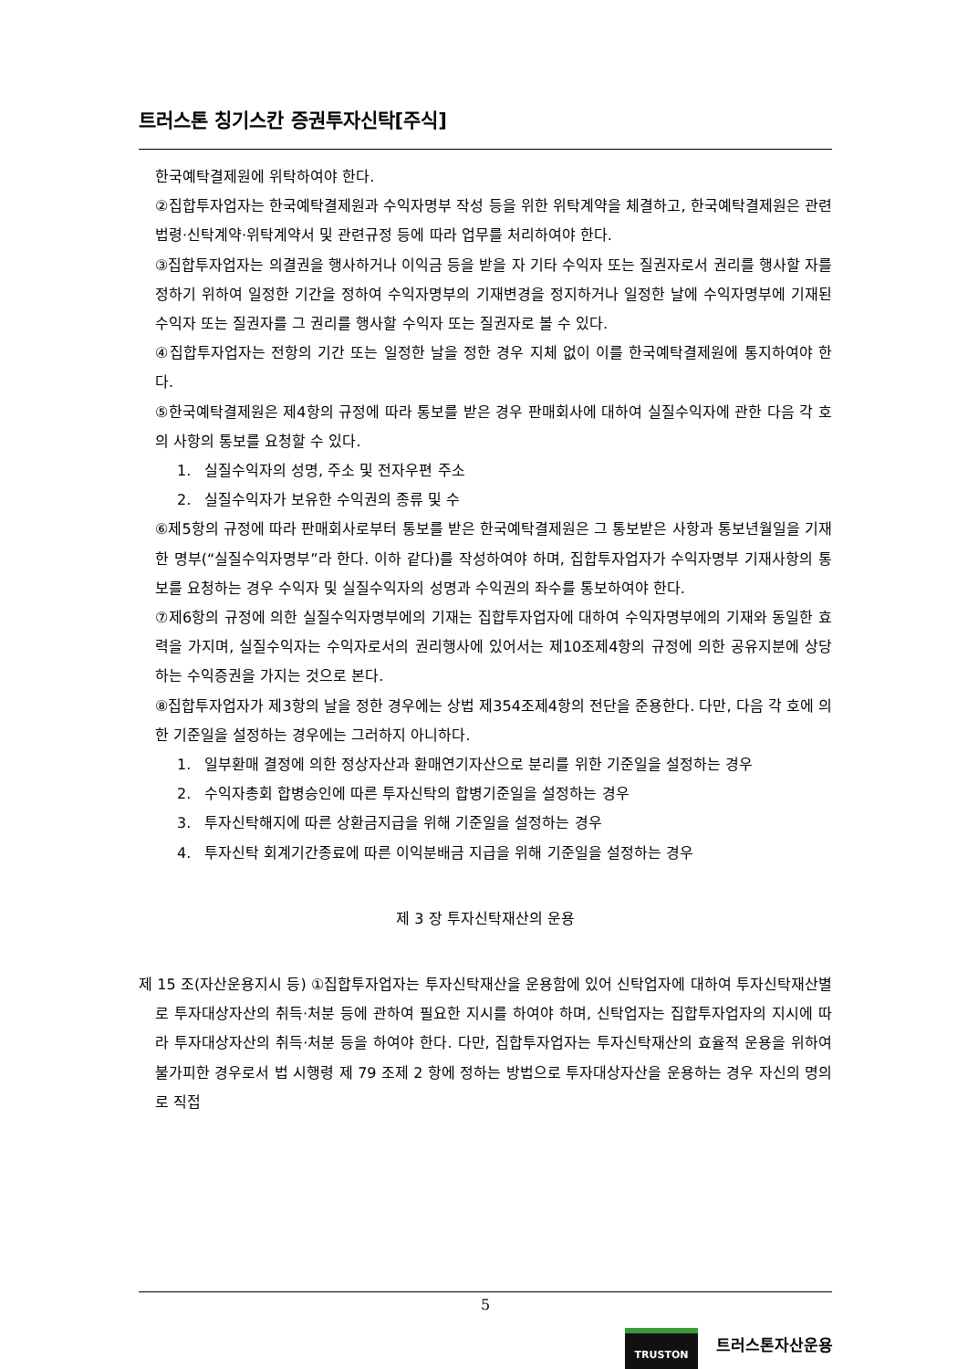트러스톤 칭기스칸 증권투자신탁[주식]
한국예탁결제원에 위탁하여야 한다.
②집합투자업자는 한국예탁결제원과 수익자명부 작성 등을 위한 위탁계약을 체결하고, 한국예탁결제원은 관련법령·신탁계약·위탁계약서 및 관련규정 등에 따라 업무를 처리하여야 한다.
③집합투자업자는 의결권을 행사하거나 이익금 등을 받을 자 기타 수익자 또는 질권자로서 권리를 행사할 자를 정하기 위하여 일정한 기간을 정하여 수익자명부의 기재변경을 정지하거나 일정한 날에 수익자명부에 기재된 수익자 또는 질권자를 그 권리를 행사할 수익자 또는 질권자로 볼 수 있다.
④집합투자업자는 전항의 기간 또는 일정한 날을 정한 경우 지체 없이 이를 한국예탁결제원에 통지하여야 한다.
⑤한국예탁결제원은 제4항의 규정에 따라 통보를 받은 경우 판매회사에 대하여 실질수익자에 관한 다음 각 호의 사항의 통보를 요청할 수 있다.
1. 실질수익자의 성명, 주소 및 전자우편 주소
2. 실질수익자가 보유한 수익권의 종류 및 수
⑥제5항의 규정에 따라 판매회사로부터 통보를 받은 한국예탁결제원은 그 통보받은 사항과 통보년월일을 기재한 명부(“실질수익자명부”라 한다. 이하 같다)를 작성하여야 하며, 집합투자업자가 수익자명부 기재사항의 통보를 요청하는 경우 수익자 및 실질수익자의 성명과 수익권의 좌수를 통보하여야 한다.
⑦제6항의 규정에 의한 실질수익자명부에의 기재는 집합투자업자에 대하여 수익자명부에의 기재와 동일한 효력을 가지며, 실질수익자는 수익자로서의 권리행사에 있어서는 제10조제4항의 규정에 의한 공유지분에 상당하는 수익증권을 가지는 것으로 본다.
⑧집합투자업자가 제3항의 날을 정한 경우에는 상법 제354조제4항의 전단을 준용한다. 다만, 다음 각 호에 의한 기준일을 설정하는 경우에는 그러하지 아니하다.
1. 일부환매 결정에 의한 정상자산과 환매연기자산으로 분리를 위한 기준일을 설정하는 경우
2. 수익자총회 합병승인에 따른 투자신탁의 합병기준일을 설정하는 경우
3. 투자신탁해지에 따른 상환금지급을 위해 기준일을 설정하는 경우
4. 투자신탁 회계기간종료에 따른 이익분배금 지급을 위해 기준일을 설정하는 경우
제 3 장 투자신탁재산의 운용
제 15 조(자산운용지시 등) ①집합투자업자는 투자신탁재산을 운용함에 있어 신탁업자에 대하여 투자신탁재산별로 투자대상자산의 취득·처분 등에 관하여 필요한 지시를 하여야 하며, 신탁업자는 집합투자업자의 지시에 따라 투자대상자산의 취득·처분 등을 하여야 한다. 다만, 집합투자업자는 투자신탁재산의 효율적 운용을 위하여 불가피한 경우로서 법 시행령 제 79 조제 2 항에 정하는 방법으로 투자대상자산을 운용하는 경우 자신의 명의로 직접
5
TRUSTON 트러스톤자산운용